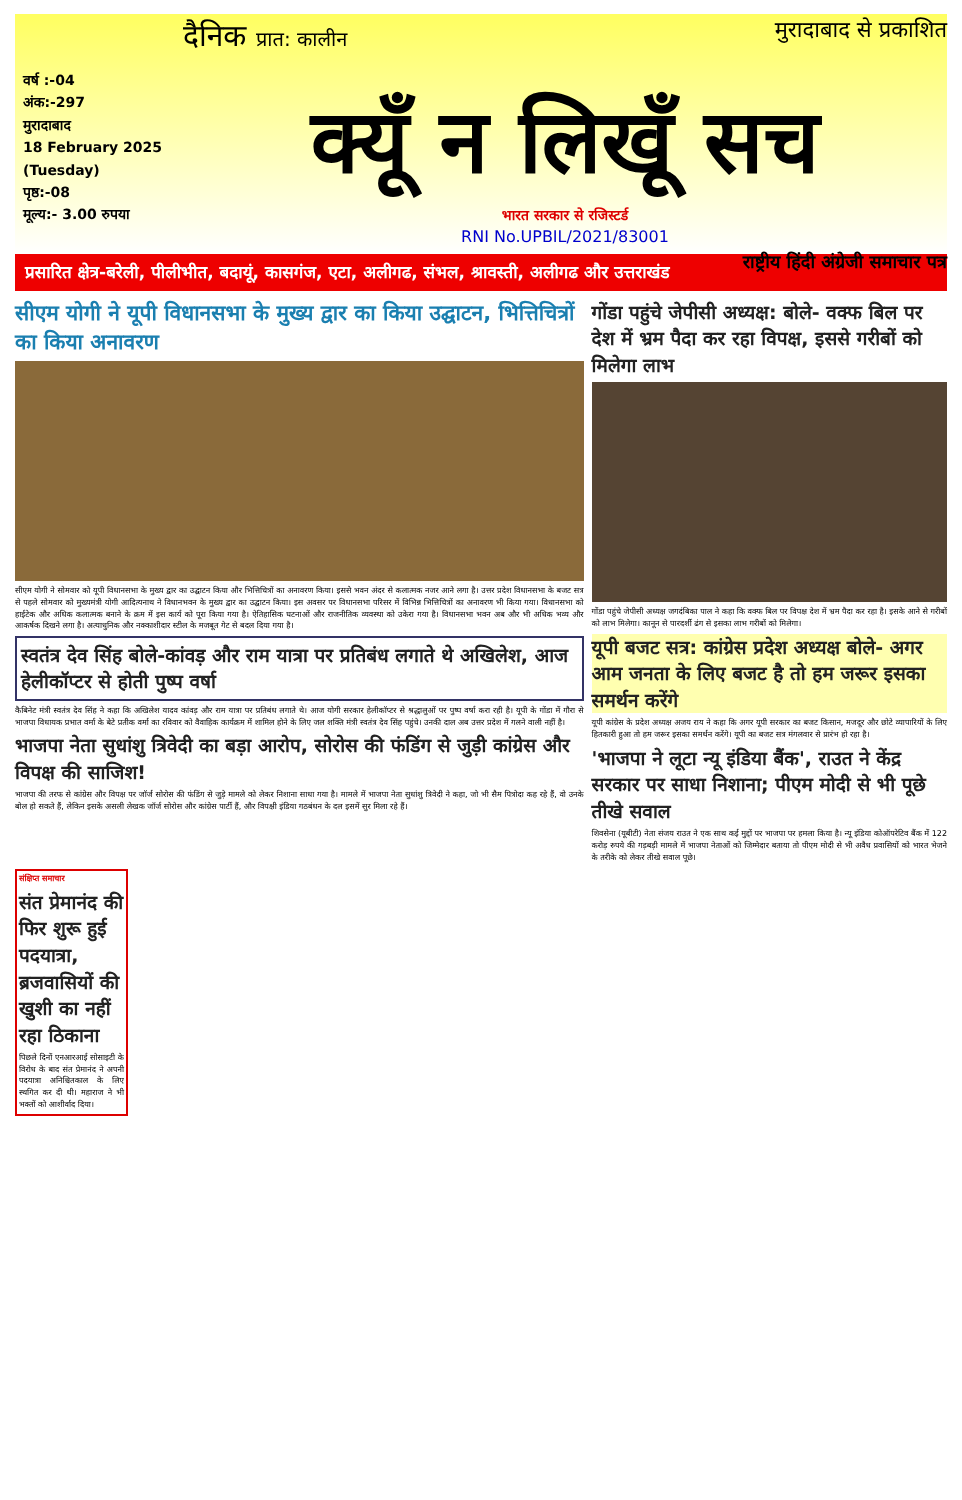वर्ष :-04
अंक:-297
मुरादाबाद
18 February 2025
(Tuesday)
पृष्ठ:-08
मूल्य:- 3.00 रुपया
दैनिक प्रात: कालीन मुरादाबाद से प्रकाशित
क्यूँ न लिखूँ सच
भारत सरकार से रजिस्टर्ड
RNI No.UPBIL/2021/83001
राष्ट्रीय हिंदी अंग्रेजी समाचार पत्र
प्रसारित क्षेत्र-बरेली, पीलीभीत, बदायूं, कासगंज, एटा, अलीगढ, संभल, श्रावस्ती, अलीगढ और उत्तराखंड
सीएम योगी ने यूपी विधानसभा के मुख्य द्वार का किया उद्घाटन, भित्तिचित्रों का किया अनावरण
सीएम योगी ने सोमवार को यूपी विधानसभा के मुख्य द्वार का उद्घाटन किया और भित्तिचित्रों का अनावरण किया। इससे भवन अंदर से कलात्मक नजर आने लगा है। उत्तर प्रदेश विधानसभा के बजट सत्र से पहले सोमवार को मुख्यमंत्री योगी आदित्यनाथ ने विधानभवन के मुख्य द्वार का उद्घाटन किया। इस अवसर पर विधानसभा परिसर में विभिन्न भित्तिचित्रों का अनावरण भी किया गया। विधानसभा को हाईटेक और अधिक कलात्मक बनाने के क्रम में इस कार्य को पूरा किया गया है। ऐतिहासिक घटनाओं और राजनीतिक व्यवस्था को उकेरा गया है। विधानसभा भवन अब और भी अधिक भव्य और आकर्षक दिखने लगा है। अत्याधुनिक और नक्काशीदार स्टील के मजबूत गेट से बदल दिया गया है।
स्वतंत्र देव सिंह बोले-कांवड़ और राम यात्रा पर प्रतिबंध लगाते थे अखिलेश, आज हेलीकॉप्टर से होती पुष्प वर्षा
कैबिनेट मंत्री स्वतंत्र देव सिंह ने कहा कि अखिलेश यादव कांवड़ और राम यात्रा पर प्रतिबंध लगाते थे। आज योगी सरकार हेलीकॉप्टर से श्रद्धालुओं पर पुष्प वर्षा करा रही है। यूपी के गोंडा में गौरा से भाजपा विधायक प्रभात वर्मा के बेटे प्रतीक वर्मा का रविवार को वैवाहिक कार्यक्रम में शामिल होने के लिए जल शक्ति मंत्री स्वतंत्र देव सिंह पहुंचे। उनकी दाल अब उत्तर प्रदेश में गलने वाली नहीं है।
भाजपा नेता सुधांशु त्रिवेदी का बड़ा आरोप, सोरोस की फंडिंग से जुड़ी कांग्रेस और विपक्ष की साजिश!
भाजपा की तरफ से कांग्रेस और विपक्ष पर जॉर्ज सोरोस की फंडिंग से जुड़े मामले को लेकर निशाना साधा गया है। मामले में भाजपा नेता सुधांशु त्रिवेदी ने कहा, जो भी सैम पित्रोदा कह रहे हैं, वो उनके बोल हो सकते हैं, लेकिन इसके असली लेखक जॉर्ज सोरोस और कांग्रेस पार्टी हैं, और विपक्षी इंडिया गठबंधन के दल इसमें सुर मिला रहे हैं।
गोंडा पहुंचे जेपीसी अध्यक्ष: बोले- वक्फ बिल पर देश में भ्रम पैदा कर रहा विपक्ष, इससे गरीबों को मिलेगा लाभ
गोंडा पहुंचे जेपीसी अध्यक्ष जगदंबिका पाल ने कहा कि वक्फ बिल पर विपक्ष देश में भ्रम पैदा कर रहा है। इसके आने से गरीबों को लाभ मिलेगा। कानून से पारदर्शी ढंग से इसका लाभ गरीबों को मिलेगा।
यूपी बजट सत्र: कांग्रेस प्रदेश अध्यक्ष बोले- अगर आम जनता के लिए बजट है तो हम जरूर इसका समर्थन करेंगे
यूपी कांग्रेस के प्रदेश अध्यक्ष अजय राय ने कहा कि अगर यूपी सरकार का बजट किसान, मजदूर और छोटे व्यापारियों के लिए हितकारी हुआ तो हम जरूर इसका समर्थन करेंगे। यूपी का बजट सत्र मंगलवार से प्रारंभ हो रहा है।
'भाजपा ने लूटा न्यू इंडिया बैंक', राउत ने केंद्र सरकार पर साधा निशाना; पीएम मोदी से भी पूछे तीखे सवाल
शिवसेना (यूबीटी) नेता संजय राउत ने एक साथ कई मुद्दों पर भाजपा पर हमला किया है। न्यू इंडिया कोऑपरेटिव बैंक में 122 करोड़ रुपये की गड़बड़ी मामले में भाजपा नेताओं को जिम्मेदार बताया तो पीएम मोदी से भी अवैध प्रवासियों को भारत भेजने के तरीके को लेकर तीखे सवाल पूछे।
संक्षिप्त समाचार
संत प्रेमानंद की फिर शुरू हुई पदयात्रा, ब्रजवासियों की खुशी का नहीं रहा ठिकाना
पिछले दिनों एनआरआई सोसाइटी के विरोध के बाद संत प्रेमानंद ने अपनी पदयात्रा अनिश्चितकाल के लिए स्थगित कर दी थी। महाराज ने भी भक्तों को आशीर्वाद दिया।